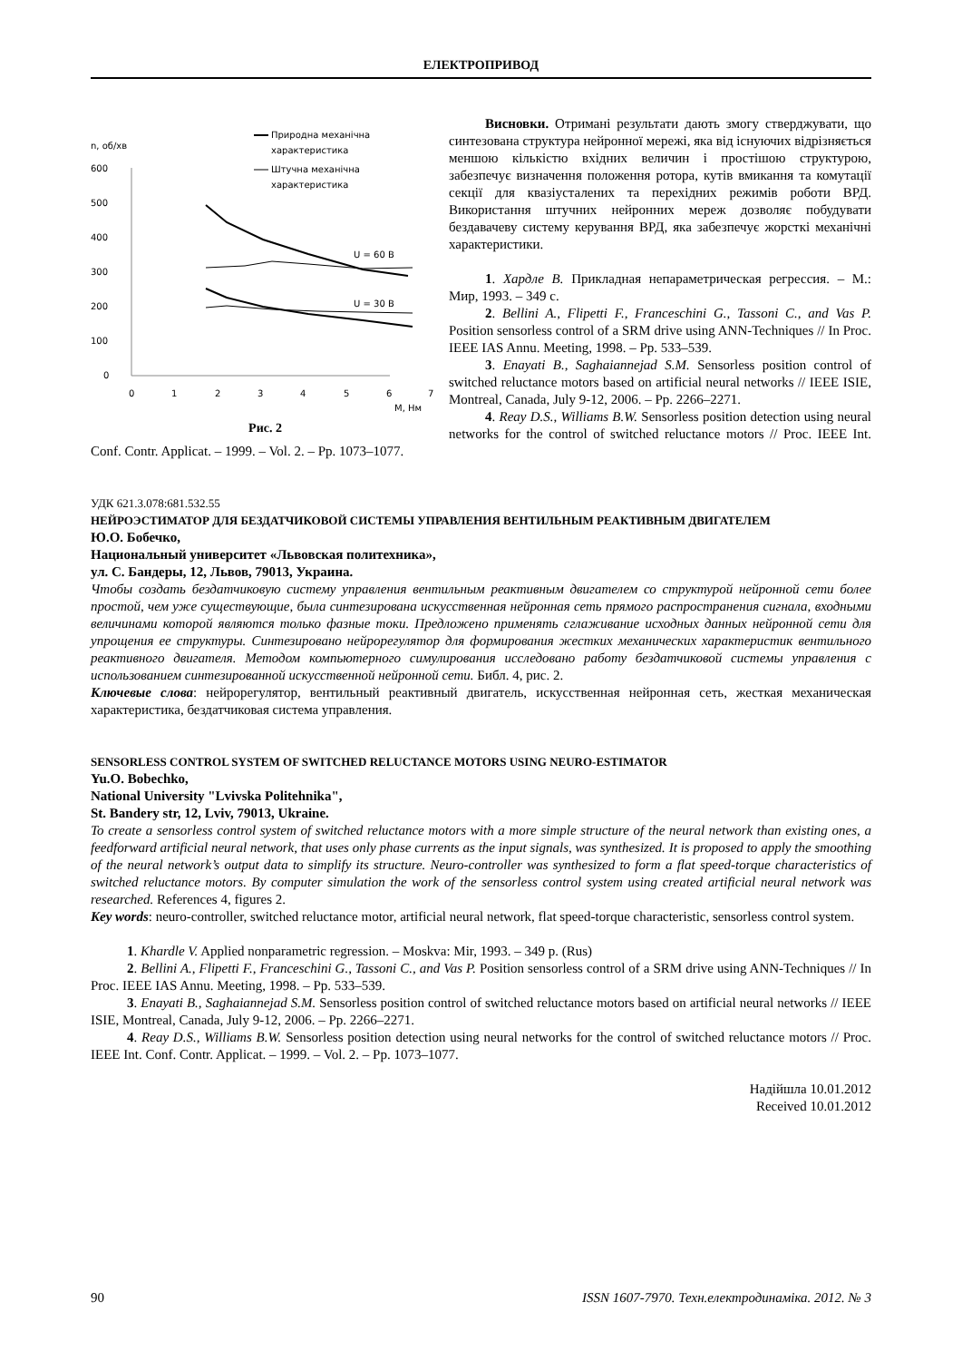ЕЛЕКТРОПРИВОД
n, об/хв
600
500
400
300
200
100
0
0
1
2
3
4
5
6
7
М, Нм
Природна механічна
характеристика
Штучна механічна
характеристика
U = 60 В
U = 30 В
Рис. 2
Висновки. Отримані результати дають змогу стверджувати, що синтезована структура нейронної мережі, яка від існуючих відрізняється меншою кількістю вхідних величин і простішою структурою, забезпечує визначення положення ротора, кутів вмикання та комутації секції для квазіусталених та перехідних режимів роботи ВРД. Використання штучних нейронних мереж дозволяє побудувати бездавачеву систему керування ВРД, яка забезпечує жорсткі механічні характеристики.
1. Хардле В. Прикладная непараметрическая регрессия. – М.: Мир, 1993. – 349 с.
2. Bellini A., Flipetti F., Franceschini G., Tassoni C., and Vas P. Position sensorless control of a SRM drive using ANN-Techniques // In Proc. IEEE IAS Annu. Meeting, 1998. – Pp. 533–539.
3. Enayati B., Saghaiannejad S.M. Sensorless position control of switched reluctance motors based on artificial neural networks // IEEE ISIE, Montreal, Canada, July 9-12, 2006. – Pp. 2266–2271.
4. Reay D.S., Williams B.W. Sensorless position detection using neural networks for the control of switched reluctance motors // Proc. IEEE Int. Conf. Contr. Applicat. – 1999. – Vol. 2. – Pp. 1073–1077.
УДК 621.3.078:681.532.55
НЕЙРОЭСТИМАТОР ДЛЯ БЕЗДАТЧИКОВОЙ СИСТЕМЫ УПРАВЛЕНИЯ ВЕНТИЛЬНЫМ РЕАКТИВНЫМ ДВИГАТЕЛЕМ
Ю.О. Бобечко,
Национальный университет «Львовская политехника»,
ул. С. Бандеры, 12, Львов, 79013, Украина.
Чтобы создать бездатчиковую систему управления вентильным реактивным двигателем со структурой нейронной сети более простой, чем уже существующие, была синтезирована искусственная нейронная сеть прямого распространения сигнала, входными величинами которой являются только фазные токи. Предложено применять сглаживание исходных данных нейронной сети для упрощения ее структуры. Синтезировано нейрорегулятор для формирования жестких механических характеристик вентильного реактивного двигателя. Методом компьютерного симулирования исследовано работу бездатчиковой системы управления с использованием синтезированной искусственной нейронной сети. Библ. 4, рис. 2.
Ключевые слова: нейрорегулятор, вентильный реактивный двигатель, искусственная нейронная сеть, жесткая механическая характеристика, бездатчиковая система управления.
SENSORLESS CONTROL SYSTEM OF SWITCHED RELUCTANCE MOTORS USING NEURO-ESTIMATOR
Yu.O. Bobechko,
National University "Lvivska Politehnika",
St. Bandery str, 12, Lviv, 79013, Ukraine.
To create a sensorless control system of switched reluctance motors with a more simple structure of the neural network than existing ones, a feedforward artificial neural network, that uses only phase currents as the input signals, was synthesized. It is proposed to apply the smoothing of the neural network’s output data to simplify its structure. Neuro-controller was synthesized to form a flat speed-torque characteristics of switched reluctance motors. By computer simulation the work of the sensorless control system using created artificial neural network was researched. References 4, figures 2.
Key words: neuro-controller, switched reluctance motor, artificial neural network, flat speed-torque characteristic, sensorless control system.
1. Khardle V. Applied nonparametric regression. – Moskva: Mir, 1993. – 349 p. (Rus)
2. Bellini A., Flipetti F., Franceschini G., Tassoni C., and Vas P. Position sensorless control of a SRM drive using ANN-Techniques // In Proc. IEEE IAS Annu. Meeting, 1998. – Pp. 533–539.
3. Enayati B., Saghaiannejad S.M. Sensorless position control of switched reluctance motors based on artificial neural networks // IEEE ISIE, Montreal, Canada, July 9-12, 2006. – Pp. 2266–2271.
4. Reay D.S., Williams B.W. Sensorless position detection using neural networks for the control of switched reluctance motors // Proc. IEEE Int. Conf. Contr. Applicat. – 1999. – Vol. 2. – Pp. 1073–1077.
Надійшла 10.01.2012
Received 10.01.2012
90 ISSN 1607-7970. Техн.електродинаміка. 2012. № 3